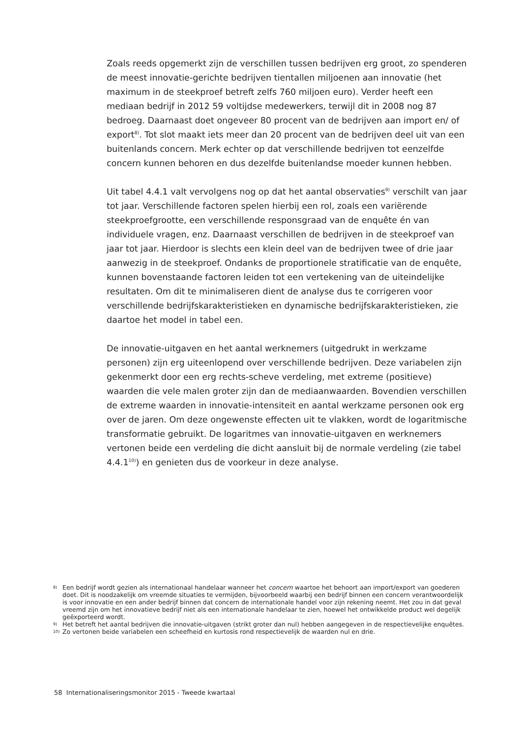Zoals reeds opgemerkt zijn de verschillen tussen bedrijven erg groot, zo spenderen de meest innovatie-gerichte bedrijven tientallen miljoenen aan innovatie (het maximum in de steekproef betreft zelfs 760 miljoen euro). Verder heeft een mediaan bedrijf in 2012 59 voltijdse medewerkers, terwijl dit in 2008 nog 87 bedroeg. Daarnaast doet ongeveer 80 procent van de bedrijven aan import en/ of export<sup>8)</sup>. Tot slot maakt iets meer dan 20 procent van de bedrijven deel uit van een buitenlands concern. Merk echter op dat verschillende bedrijven tot eenzelfde concern kunnen behoren en dus dezelfde buitenlandse moeder kunnen hebben.
Uit tabel 4.4.1 valt vervolgens nog op dat het aantal observaties<sup>9)</sup> verschilt van jaar tot jaar. Verschillende factoren spelen hierbij een rol, zoals een variërende steekproefgrootte, een verschillende responsgraad van de enquête én van individuele vragen, enz. Daarnaast verschillen de bedrijven in de steekproef van jaar tot jaar. Hierdoor is slechts een klein deel van de bedrijven twee of drie jaar aanwezig in de steekproef. Ondanks de proportionele stratificatie van de enquête, kunnen bovenstaande factoren leiden tot een vertekening van de uiteindelijke resultaten. Om dit te minimaliseren dient de analyse dus te corrigeren voor verschillende bedrijfskarakteristieken en dynamische bedrijfskarakteristieken, zie daartoe het model in tabel een.
De innovatie-uitgaven en het aantal werknemers (uitgedrukt in werkzame personen) zijn erg uiteenlopend over verschillende bedrijven. Deze variabelen zijn gekenmerkt door een erg rechts-scheve verdeling, met extreme (positieve) waarden die vele malen groter zijn dan de mediaanwaarden. Bovendien verschillen de extreme waarden in innovatie-intensiteit en aantal werkzame personen ook erg over de jaren. Om deze ongewenste effecten uit te vlakken, wordt de logaritmische transformatie gebruikt. De logaritmes van innovatie-uitgaven en werknemers vertonen beide een verdeling die dicht aansluit bij de normale verdeling (zie tabel 4.4.1<sup>10)</sup>) en genieten dus de voorkeur in deze analyse.
8) Een bedrijf wordt gezien als internationaal handelaar wanneer het concern waartoe het behoort aan import/export van goederen doet. Dit is noodzakelijk om vreemde situaties te vermijden, bijvoorbeeld waarbij een bedrijf binnen een concern verantwoordelijk is voor innovatie en een ander bedrijf binnen dat concern de internationale handel voor zijn rekening neemt. Het zou in dat geval vreemd zijn om het innovatieve bedrijf niet als een internationale handelaar te zien, hoewel het ontwikkelde product wel degelijk geëxporteerd wordt.
9) Het betreft het aantal bedrijven die innovatie-uitgaven (strikt groter dan nul) hebben aangegeven in de respectievelijke enquêtes.
10) Zo vertonen beide variabelen een scheefheid en kurtosis rond respectievelijk de waarden nul en drie.
58 Internationaliseringsmonitor 2015 - Tweede kwartaal